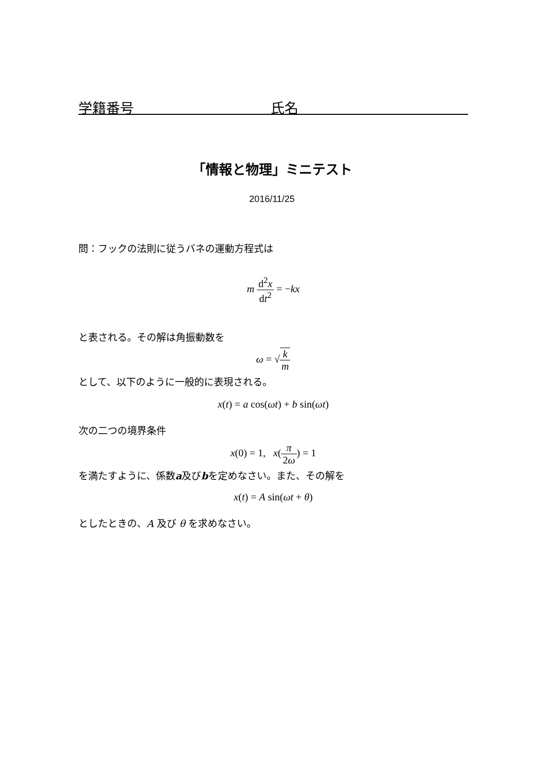学籍番号 氏名
「情報と物理」ミニテスト
2016/11/25
問：フックの法則に従うバネの運動方程式は
m d<sup>2</sup>x dt<sup>2</sup> = −kx
と表される。その解は角振動数を
ω = √k m
として、以下のように一般的に表現される。
x(t) = a cos(ωt) + b sin(ωt)
次の二つの境界条件
x(0) = 1, x(π 2ω) = 1
を満たすように、係数a及びbを定めなさい。また、その解を
x(t) = A sin(ωt + θ)
としたときの、A 及び θ を求めなさい。